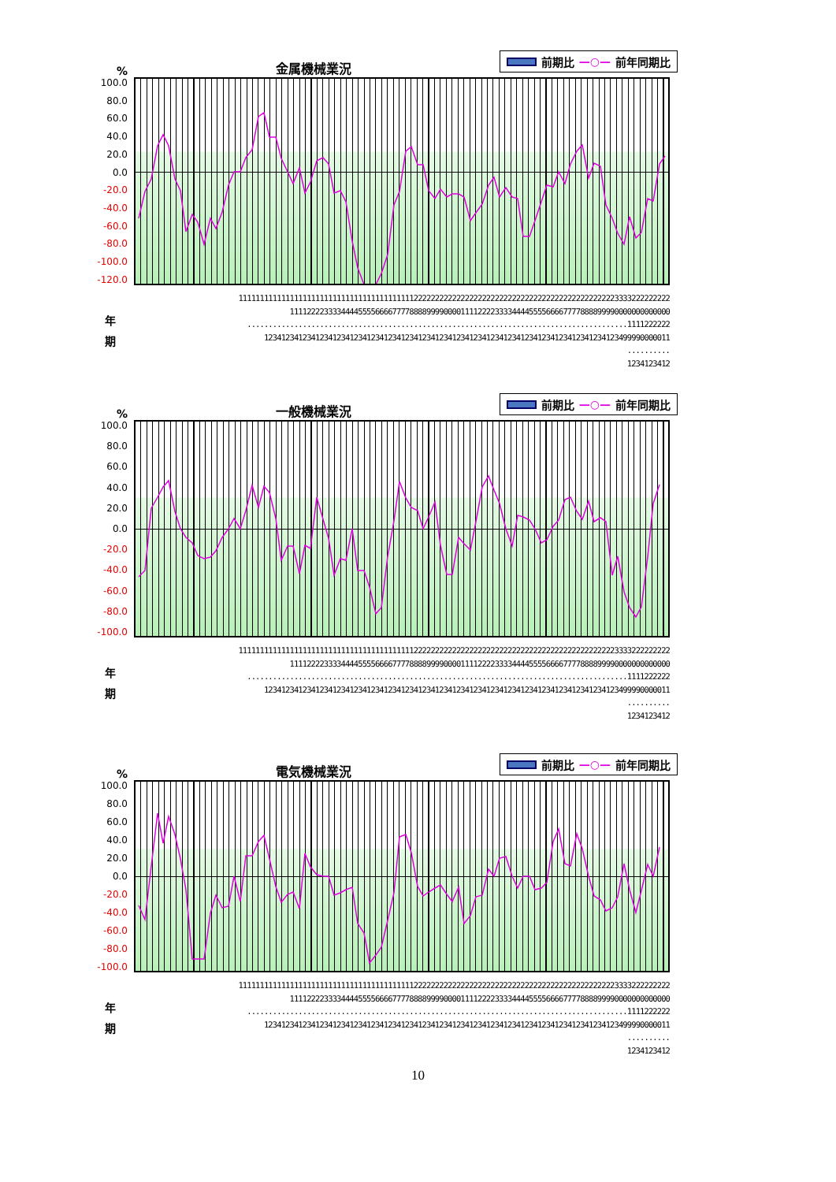%
金属機械業況
前期比 —○— 前年同期比
100.0
80.0
60.0
40.0
20.0
0.0
-20.0
-40.0
-60.0
-80.0
-100.0
-120.0
年
期
11111111111111111111111111111111111111111222222222222222222222222222222222222222222222223333222222222 11112222333344445555666677778888999900001111222233334444555566667777888899990000000000000 .........................................................................................1111222222 12341234123412341234123412341234123412341234123412341234123412341234123412341234123499990000011 .......... 1234123412
%
一般機械業況
前期比 —○— 前年同期比
100.0
80.0
60.0
40.0
20.0
0.0
-20.0
-40.0
-60.0
-80.0
-100.0
年
期
11111111111111111111111111111111111111111222222222222222222222222222222222222222222222223333222222222 11112222333344445555666677778888999900001111222233334444555566667777888899990000000000000 .........................................................................................1111222222 12341234123412341234123412341234123412341234123412341234123412341234123412341234123499990000011 .......... 1234123412
%
電気機械業況
前期比 —○— 前年同期比
100.0
80.0
60.0
40.0
20.0
0.0
-20.0
-40.0
-60.0
-80.0
-100.0
年
期
11111111111111111111111111111111111111111222222222222222222222222222222222222222222222223333222222222 11112222333344445555666677778888999900001111222233334444555566667777888899990000000000000 .........................................................................................1111222222 12341234123412341234123412341234123412341234123412341234123412341234123412341234123499990000011 .......... 1234123412
10